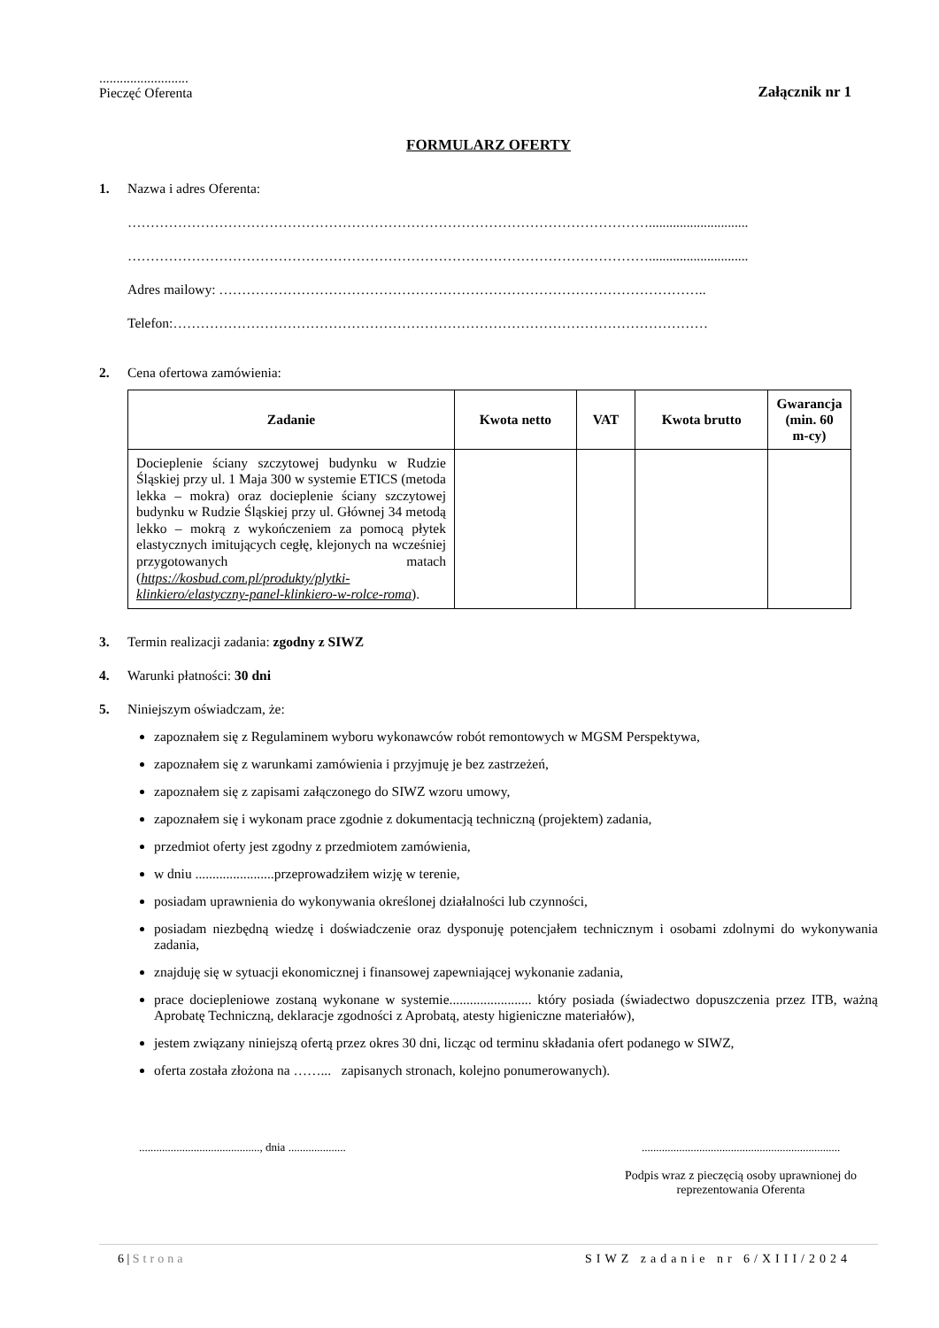..........................
Pieczęć Oferenta
Załącznik nr 1
FORMULARZ OFERTY
1. Nazwa i adres Oferenta:
…………………………………………………………………………………………………….............................
…………………………………………………………………………………………………….............................
Adres mailowy: ……………………………………………………………………………………………..
Telefon:………………………………………………………………………………………………………
2. Cena ofertowa zamówienia:
| Zadanie | Kwota netto | VAT | Kwota brutto | Gwarancja (min. 60 m-cy) |
| --- | --- | --- | --- | --- |
| Docieplenie ściany szczytowej budynku w Rudzie Śląskiej przy ul. 1 Maja 300 w systemie ETICS (metoda lekka – mokra) oraz docieplenie ściany szczytowej budynku w Rudzie Śląskiej przy ul. Głównej 34 metodą lekko – mokrą z wykończeniem za pomocą płytek elastycznych imitujących cegłę, klejonych na wcześniej przygotowanych matach ( https://kosbud.com.pl/produkty/plytki-klinkiero/elastyczny-panel-klinkiero-w-rolce-roma ). | | | | |
3. Termin realizacji zadania: zgodny z SIWZ
4. Warunki płatności: 30 dni
5. Niniejszym oświadczam, że:
zapoznałem się z Regulaminem wyboru wykonawców robót remontowych w MGSM Perspektywa,
zapoznałem się z warunkami zamówienia i przyjmuję je bez zastrzeżeń,
zapoznałem się z zapisami załączonego do SIWZ wzoru umowy,
zapoznałem się i wykonam prace zgodnie z dokumentacją techniczną (projektem) zadania,
przedmiot oferty jest zgodny z przedmiotem zamówienia,
w dniu .......................przeprowadziłem wizję w terenie,
posiadam uprawnienia do wykonywania określonej działalności lub czynności,
posiadam niezbędną wiedzę i doświadczenie oraz dysponuję potencjałem technicznym i osobami zdolnymi do wykonywania zadania,
znajduję się w sytuacji ekonomicznej i finansowej zapewniającej wykonanie zadania,
prace dociepleniowe zostaną wykonane w systemie........................ który posiada (świadectwo dopuszczenia przez ITB, ważną Aprobatę Techniczną, deklaracje zgodności z Aprobatą, atesty higieniczne materiałów),
jestem związany niniejszą ofertą przez okres 30 dni, licząc od terminu składania ofert podanego w SIWZ,
oferta została złożona na ……... zapisanych stronach, kolejno ponumerowanych).
.........................................., dnia ....................
.....................................................................
Podpis wraz z pieczęcią osoby uprawnionej do reprezentowania Oferenta
6 | Strona SIWZ zadanie nr 6/XIII/2024